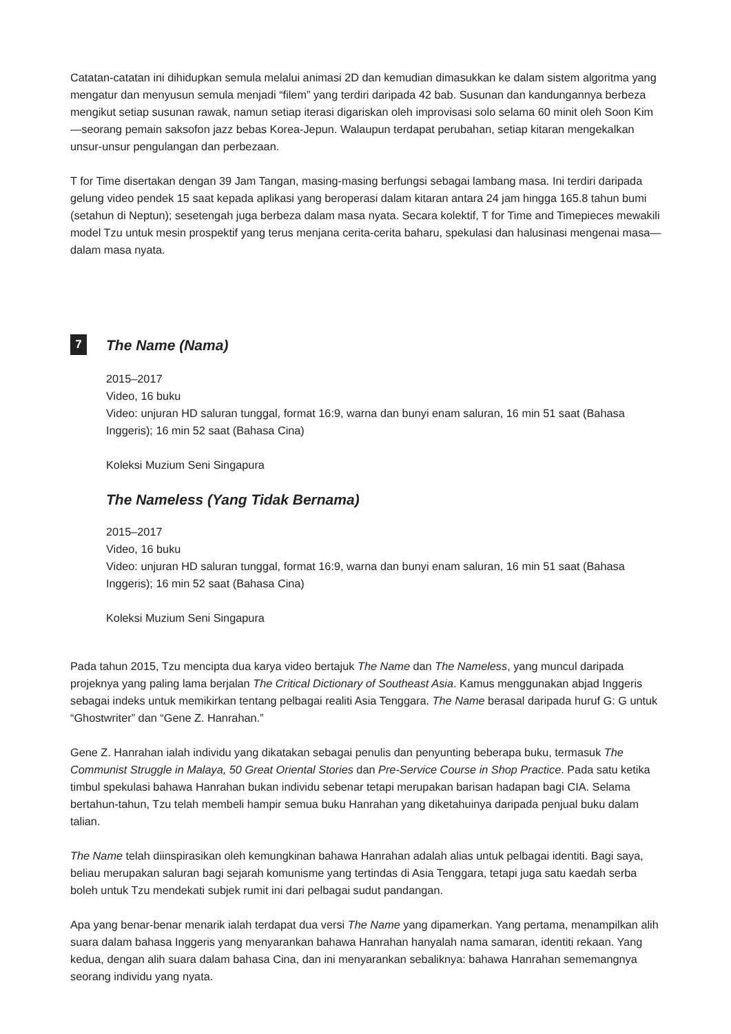Catatan-catatan ini dihidupkan semula melalui animasi 2D dan kemudian dimasukkan ke dalam sistem algoritma yang mengatur dan menyusun semula menjadi “filem” yang terdiri daripada 42 bab. Susunan dan kandungannya berbeza mengikut setiap susunan rawak, namun setiap iterasi digariskan oleh improvisasi solo selama 60 minit oleh Soon Kim—seorang pemain saksofon jazz bebas Korea-Jepun. Walaupun terdapat perubahan, setiap kitaran mengekalkan unsur-unsur pengulangan dan perbezaan.
T for Time disertakan dengan 39 Jam Tangan, masing-masing berfungsi sebagai lambang masa. Ini terdiri daripada gelung video pendek 15 saat kepada aplikasi yang beroperasi dalam kitaran antara 24 jam hingga 165.8 tahun bumi (setahun di Neptun); sesetengah juga berbeza dalam masa nyata. Secara kolektif, T for Time and Timepieces mewakili model Tzu untuk mesin prospektif yang terus menjana cerita-cerita baharu, spekulasi dan halusinasi mengenai masa—dalam masa nyata.
7 The Name (Nama)
2015–2017
Video, 16 buku
Video: unjuran HD saluran tunggal, format 16:9, warna dan bunyi enam saluran, 16 min 51 saat (Bahasa Inggeris); 16 min 52 saat (Bahasa Cina)
Koleksi Muzium Seni Singapura
The Nameless (Yang Tidak Bernama)
2015–2017
Video, 16 buku
Video: unjuran HD saluran tunggal, format 16:9, warna dan bunyi enam saluran, 16 min 51 saat (Bahasa Inggeris); 16 min 52 saat (Bahasa Cina)
Koleksi Muzium Seni Singapura
Pada tahun 2015, Tzu mencipta dua karya video bertajuk The Name dan The Nameless, yang muncul daripada projeknya yang paling lama berjalan The Critical Dictionary of Southeast Asia. Kamus menggunakan abjad Inggeris sebagai indeks untuk memikirkan tentang pelbagai realiti Asia Tenggara. The Name berasal daripada huruf G: G untuk “Ghostwriter” dan “Gene Z. Hanrahan.”
Gene Z. Hanrahan ialah individu yang dikatakan sebagai penulis dan penyunting beberapa buku, termasuk The Communist Struggle in Malaya, 50 Great Oriental Stories dan Pre-Service Course in Shop Practice. Pada satu ketika timbul spekulasi bahawa Hanrahan bukan individu sebenar tetapi merupakan barisan hadapan bagi CIA. Selama bertahun-tahun, Tzu telah membeli hampir semua buku Hanrahan yang diketahuinya daripada penjual buku dalam talian.
The Name telah diinspirasikan oleh kemungkinan bahawa Hanrahan adalah alias untuk pelbagai identiti. Bagi saya, beliau merupakan saluran bagi sejarah komunisme yang tertindas di Asia Tenggara, tetapi juga satu kaedah serba boleh untuk Tzu mendekati subjek rumit ini dari pelbagai sudut pandangan.
Apa yang benar-benar menarik ialah terdapat dua versi The Name yang dipamerkan. Yang pertama, menampilkan alih suara dalam bahasa Inggeris yang menyarankan bahawa Hanrahan hanyalah nama samaran, identiti rekaan. Yang kedua, dengan alih suara dalam bahasa Cina, dan ini menyarankan sebaliknya: bahawa Hanrahan sememangnya seorang individu yang nyata.